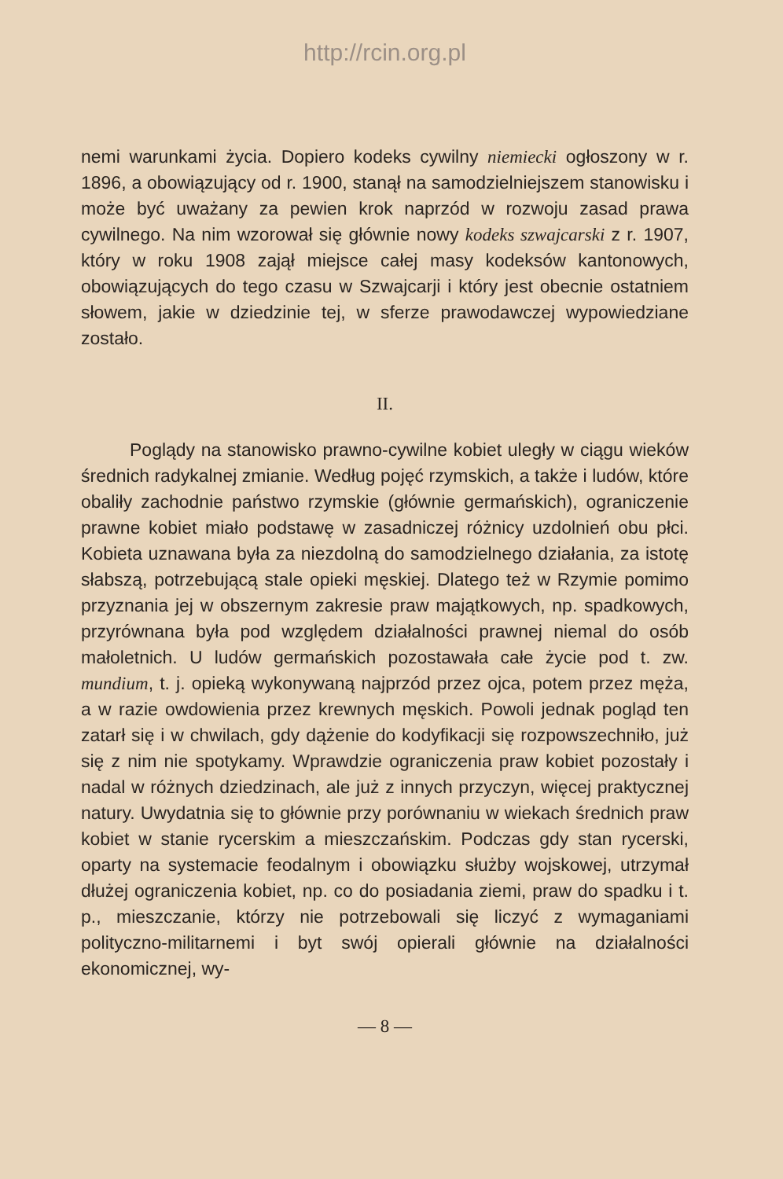http://rcin.org.pl
nemi warunkami życia. Dopiero kodeks cywilny niemiecki ogłoszony w r. 1896, a obowiązujący od r. 1900, stanął na samodzielniejszem stanowisku i może być uważany za pewien krok naprzód w rozwoju zasad prawa cywilnego. Na nim wzorował się głównie nowy kodeks szwajcarski z r. 1907, który w roku 1908 zajął miejsce całej masy kodeksów kantonowych, obowiązujących do tego czasu w Szwajcarji i który jest obecnie ostatniem słowem, jakie w dziedzinie tej, w sferze prawodawczej wypowiedziane zostało.
II.
Poglądy na stanowisko prawno-cywilne kobiet uległy w ciągu wieków średnich radykalnej zmianie. Według pojęć rzymskich, a także i ludów, które obaliły zachodnie państwo rzymskie (głównie germańskich), ograniczenie prawne kobiet miało podstawę w zasadniczej różnicy uzdolnień obu płci. Kobieta uznawana była za niezdolną do samodzielnego działania, za istotę słabszą, potrzebującą stale opieki męskiej. Dlatego też w Rzymie pomimo przyznania jej w obszernym zakresie praw majątkowych, np. spadkowych, przyrównana była pod względem działalności prawnej niemal do osób małoletnich. U ludów germańskich pozostawała całe życie pod t. zw. mundium, t. j. opieką wykonywaną najprzód przez ojca, potem przez męża, a w razie owdowienia przez krewnych męskich. Powoli jednak pogląd ten zatarł się i w chwilach, gdy dążenie do kodyfikacji się rozpowszechniło, już się z nim nie spotykamy. Wprawdzie ograniczenia praw kobiet pozostały i nadal w różnych dziedzinach, ale już z innych przyczyn, więcej praktycznej natury. Uwydatnia się to głównie przy porównaniu w wiekach średnich praw kobiet w stanie rycerskim a mieszczańskim. Podczas gdy stan rycerski, oparty na systemacie feodalnym i obowiązku służby wojskowej, utrzymał dłużej ograniczenia kobiet, np. co do posiadania ziemi, praw do spadku i t. p., mieszczanie, którzy nie potrzebowali się liczyć z wymaganiami polityczno-militarnemi i byt swój opierali głównie na działalności ekonomicznej, wy-
— 8 —